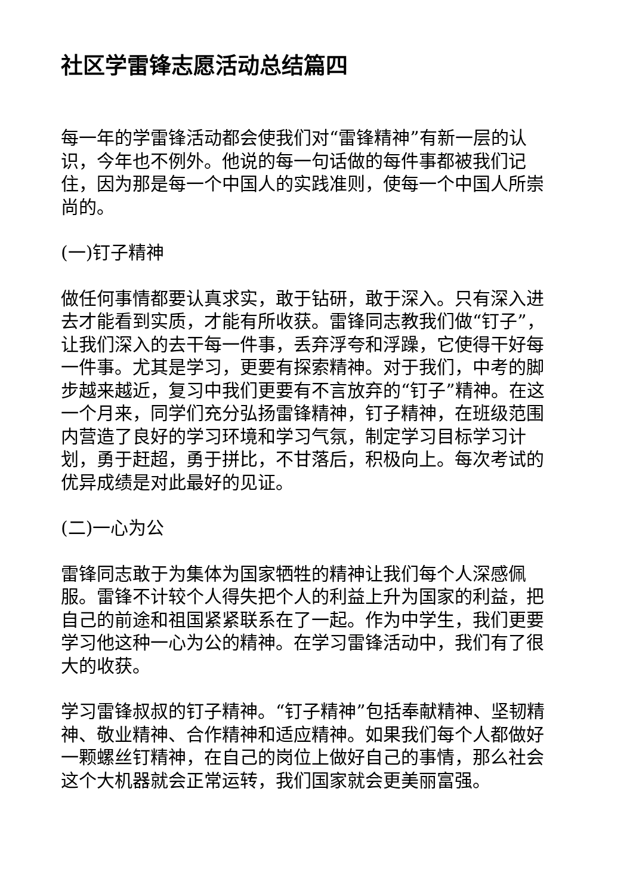社区学雷锋志愿活动总结篇四
每一年的学雷锋活动都会使我们对“雷锋精神”有新一层的认识，今年也不例外。他说的每一句话做的每件事都被我们记住，因为那是每一个中国人的实践准则，使每一个中国人所崇尚的。
(一)钉子精神
做任何事情都要认真求实，敢于钻研，敢于深入。只有深入进去才能看到实质，才能有所收获。雷锋同志教我们做“钉子”，让我们深入的去干每一件事，丢弃浮夸和浮躁，它使得干好每一件事。尤其是学习，更要有探索精神。对于我们，中考的脚步越来越近，复习中我们更要有不言放弃的“钉子”精神。在这一个月来，同学们充分弘扬雷锋精神，钉子精神，在班级范围内营造了良好的学习环境和学习气氛，制定学习目标学习计划，勇于赶超，勇于拼比，不甘落后，积极向上。每次考试的优异成绩是对此最好的见证。
(二)一心为公
雷锋同志敢于为集体为国家牺牲的精神让我们每个人深感佩服。雷锋不计较个人得失把个人的利益上升为国家的利益，把自己的前途和祖国紧紧联系在了一起。作为中学生，我们更要学习他这种一心为公的精神。在学习雷锋活动中，我们有了很大的收获。
学习雷锋叔叔的钉子精神。“钉子精神”包括奉献精神、坚韧精神、敬业精神、合作精神和适应精神。如果我们每个人都做好一颗螺丝钉精神，在自己的岗位上做好自己的事情，那么社会这个大机器就会正常运转，我们国家就会更美丽富强。